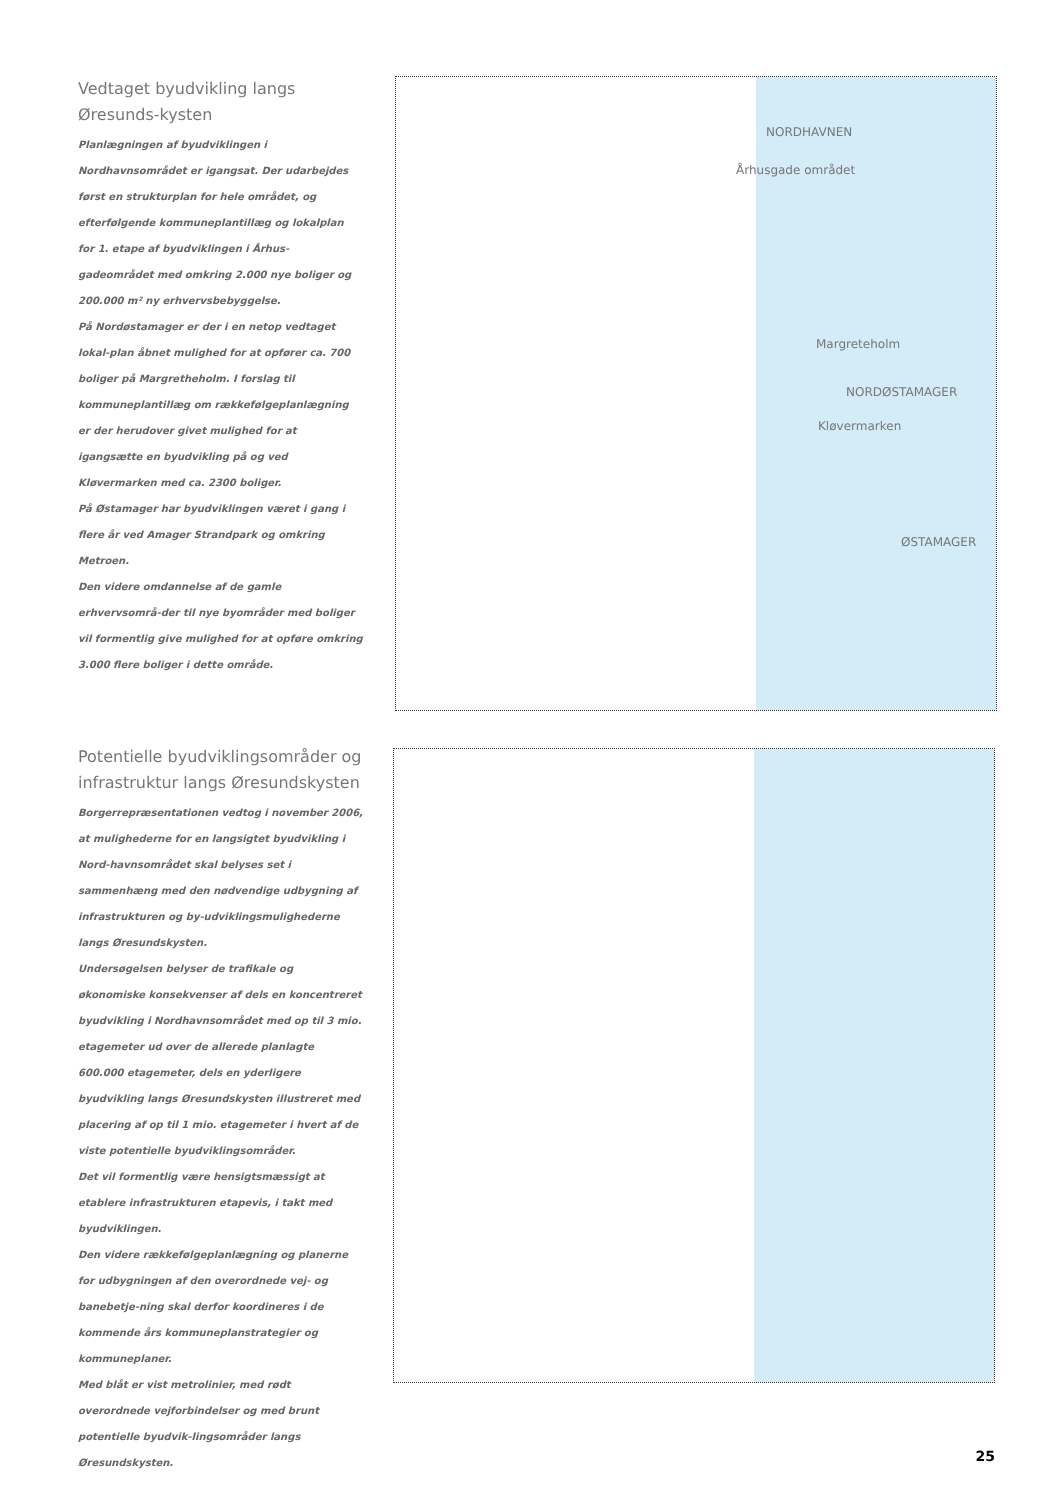Vedtaget byudvikling langs Øresunds-kysten
Planlægningen af byudviklingen i Nordhavnsområdet er igangsat. Der udarbejdes først en strukturplan for hele området, og efterfølgende kommuneplantillæg og lokalplan for 1. etape af byudviklingen i Århus-gadeområdet med omkring 2.000 nye boliger og 200.000 m² ny erhvervsbebyggelse.
På Nordøstamager er der i en netop vedtaget lokal-plan åbnet mulighed for at opfører ca. 700 boliger på Margretheholm. I forslag til kommuneplantillæg om rækkefølgeplanlægning er der herudover givet mulighed for at igangsætte en byudvikling på og ved Kløvermarken med ca. 2300 boliger.
På Østamager har byudviklingen været i gang i flere år ved Amager Strandpark og omkring Metroen.
Den videre omdannelse af de gamle erhvervsområ-der til nye byområder med boliger vil formentlig give mulighed for at opføre omkring 3.000 flere boliger i dette område.
NORDHAVNEN
Århusgade området
Margreteholm
NORDØSTAMAGER
Kløvermarken
ØSTAMAGER
Potentielle byudviklingsområder og infrastruktur langs Øresundskysten
Borgerrepræsentationen vedtog i november 2006, at mulighederne for en langsigtet byudvikling i Nord-havnsområdet skal belyses set i sammenhæng med den nødvendige udbygning af infrastrukturen og by-udviklingsmulighederne langs Øresundskysten.
Undersøgelsen belyser de trafikale og økonomiske konsekvenser af dels en koncentreret byudvikling i Nordhavnsområdet med op til 3 mio. etagemeter ud over de allerede planlagte 600.000 etagemeter, dels en yderligere byudvikling langs Øresundskysten illustreret med placering af op til 1 mio. etagemeter i hvert af de viste potentielle byudviklingsområder.
Det vil formentlig være hensigtsmæssigt at etablere infrastrukturen etapevis, i takt med byudviklingen.
Den videre rækkefølgeplanlægning og planerne for udbygningen af den overordnede vej- og banebetje-ning skal derfor koordineres i de kommende års kommuneplanstrategier og kommuneplaner.
Med blåt er vist metrolinier, med rødt overordnede vejforbindelser og med brunt potentielle byudvik-lingsområder langs Øresundskysten.
25